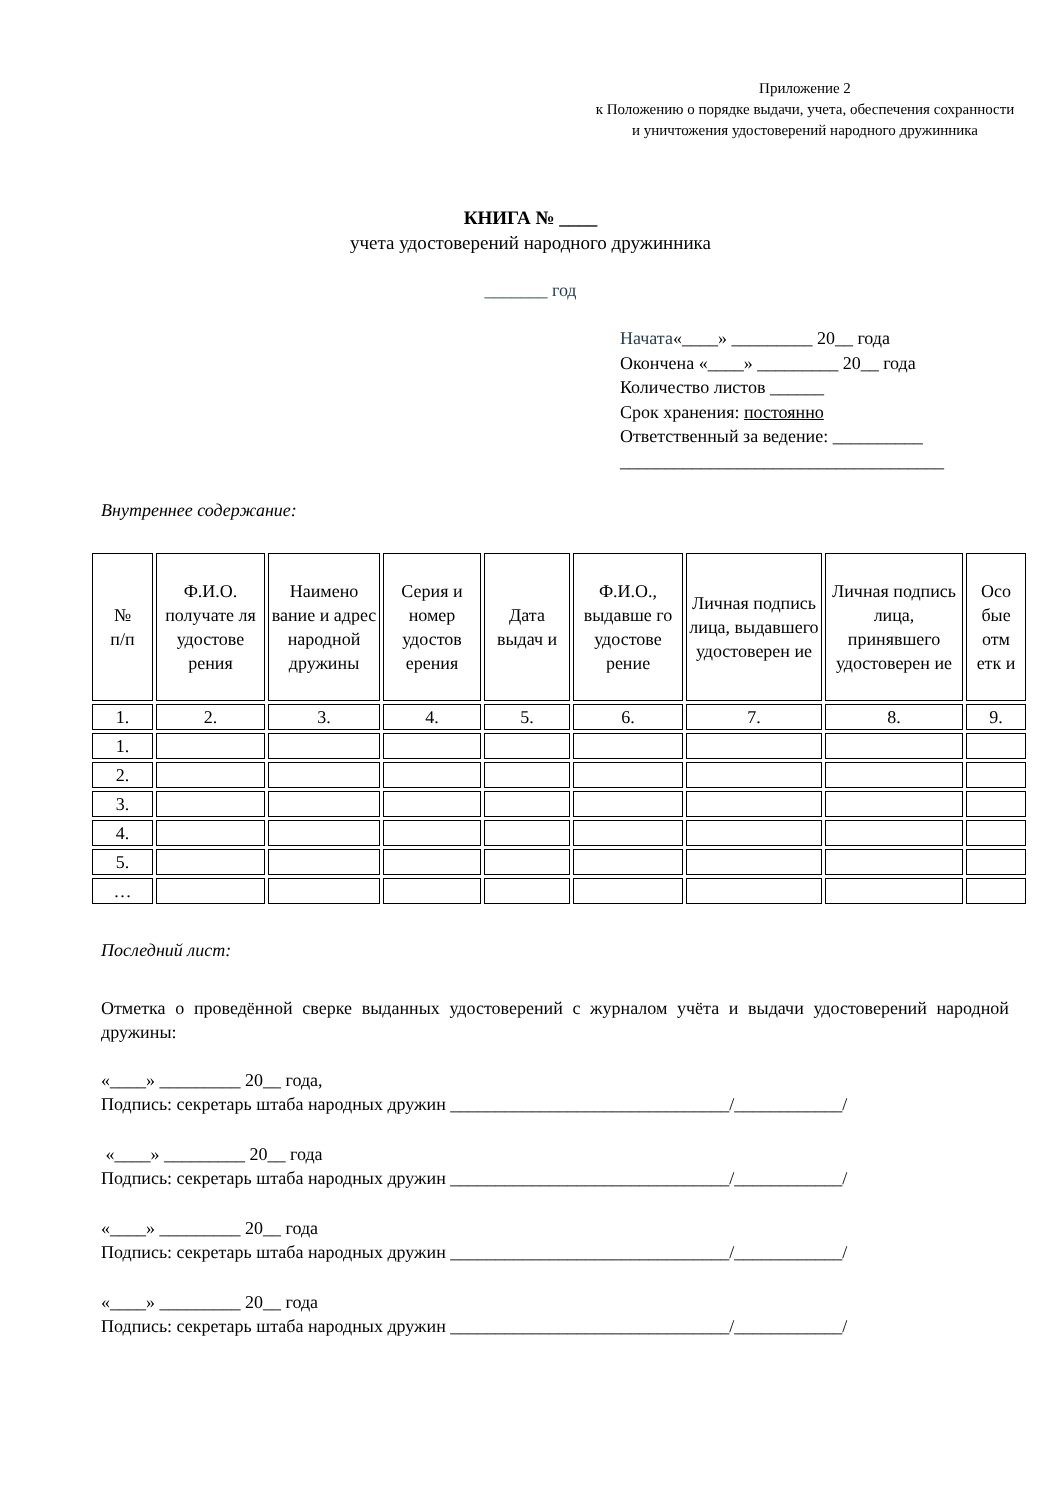Приложение 2
к Положению о порядке выдачи, учета, обеспечения сохранности и уничтожения удостоверений народного дружинника
КНИГА № ____
учета удостоверений народного дружинника
_______ год
Начата«____» _________ 20__ года
Окончена «____» _________ 20__ года
Количество листов ______
Срок хранения: постоянно
Ответственный за ведение: __________
____________________________________
Внутреннее содержание:
| № п/п | Ф.И.О. получате ля удостове рения | Наимено вание и адрес народной дружины | Серия и номер удостов ерения | Дата выдач и | Ф.И.О., выдавше го удостове рение | Личная подпись лица, выдавшего удостоверен ие | Личная подпись лица, принявшего удостоверен ие | Осо бые отм етк и |
| 1. | 2. | 3. | 4. | 5. | 6. | 7. | 8. | 9. |
| 1. | | | | | | | | |
| 2. | | | | | | | | |
| 3. | | | | | | | | |
| 4. | | | | | | | | |
| 5. | | | | | | | | |
| … | | | | | | | | |
Последний лист:
Отметка о проведённой сверке выданных удостоверений с журналом учёта и выдачи удостоверений народной дружины:
«____» _________ 20__ года,
Подпись: секретарь штаба народных дружин _______________________________/____________/
«____» _________ 20__ года
Подпись: секретарь штаба народных дружин _______________________________/____________/
«____» _________ 20__ года
Подпись: секретарь штаба народных дружин _______________________________/____________/
«____» _________ 20__ года
Подпись: секретарь штаба народных дружин _______________________________/____________/